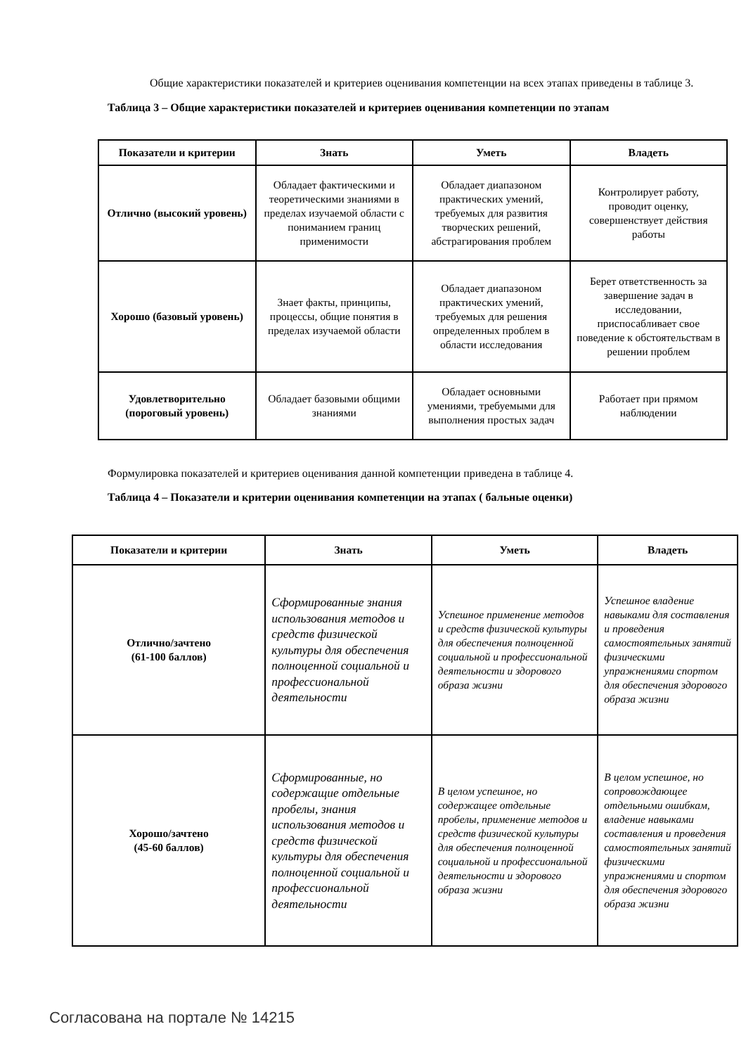Общие характеристики показателей и критериев оценивания компетенции на всех этапах приведены в таблице 3.
Таблица 3 – Общие характеристики показателей и критериев оценивания компетенции по этапам
| Показатели и критерии | Знать | Уметь | Владеть |
| --- | --- | --- | --- |
| Отлично (высокий уровень) | Обладает фактическими и теоретическими знаниями в пределах изучаемой области с пониманием границ применимости | Обладает диапазоном практических умений, требуемых для развития творческих решений, абстрагирования проблем | Контролирует работу, проводит оценку, совершенствует действия работы |
| Хорошо (базовый уровень) | Знает факты, принципы, процессы, общие понятия в пределах изучаемой области | Обладает диапазоном практических умений, требуемых для решения определенных проблем в области исследования | Берет ответственность за завершение задач в исследовании, приспосабливает свое поведение к обстоятельствам в решении проблем |
| Удовлетворительно (пороговый уровень) | Обладает базовыми общими знаниями | Обладает основными умениями, требуемыми для выполнения простых задач | Работает при прямом наблюдении |
Формулировка показателей и критериев оценивания данной компетенции приведена в таблице 4.
Таблица 4 – Показатели и критерии оценивания компетенции на этапах ( бальные оценки)
| Показатели и критерии | Знать | Уметь | Владеть |
| --- | --- | --- | --- |
| Отлично/зачтено (61-100 баллов) | Сформированные знания использования методов и средств физической культуры для обеспечения полноценной социальной и профессиональной деятельности | Успешное применение методов и средств физической культуры для обеспечения полноценной социальной и профессиональной деятельности и здорового образа жизни | Успешное владение навыками для составления и проведения самостоятельных занятий физическими упражнениями спортом для обеспечения здорового образа жизни |
| Хорошо/зачтено (45-60 баллов) | Сформированные, но содержащие отдельные пробелы, знания использования методов и средств физической культуры для обеспечения полноценной социальной и профессиональной деятельности | В целом успешное, но содержащее отдельные пробелы, применение методов и средств физической культуры для обеспечения полноценной социальной и профессиональной деятельности и здорового образа жизни | В целом успешное, но сопровождающее отдельными ошибкам, владение навыками составления и проведения самостоятельных занятий физическими упражнениями и спортом для обеспечения здорового образа жизни |
Согласована на портале № 14215